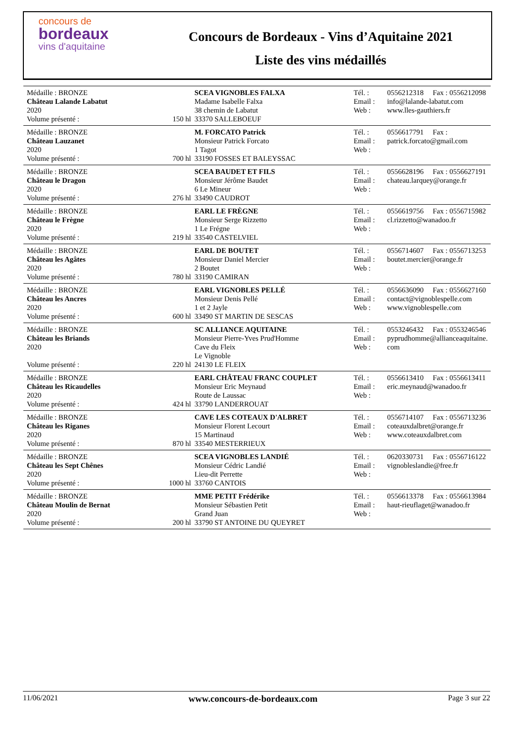concours de
bordeaux
vins d'aquitaine
Concours de Bordeaux - Vins d’Aquitaine 2021
Liste des vins médaillés
| Médaille : BRONZE Château Lalande Labatut 2020 | | SCEA VIGNOBLES FALXA Madame Isabelle Falxa 38 chemin de Labatut | Tél. : Email : Web : | 0556212318 Fax : 0556212098 info@lalande-labatut.com www.lles-gauthiers.fr |
| Volume présenté : | 150 hl | 33370 SALLEBOEUF | | |
| Médaille : BRONZE Château Lauzanet 2020 | | M. FORCATO Patrick Monsieur Patrick Forcato 1 Tagot | Tél. : Email : Web : | 0556617791 Fax : patrick.forcato@gmail.com |
| Volume présenté : | 700 hl | 33190 FOSSES ET BALEYSSAC | | |
| Médaille : BRONZE Château le Dragon 2020 | | SCEA BAUDET ET FILS Monsieur Jérôme Baudet 6 Le Mineur | Tél. : Email : Web : | 0556628196 Fax : 0556627191 chateau.larquey@orange.fr |
| Volume présenté : | 276 hl | 33490 CAUDROT | | |
| Médaille : BRONZE Château le Frègne 2020 | | EARL LE FRÈGNE Monsieur Serge Rizzetto 1 Le Frégne | Tél. : Email : Web : | 0556619756 Fax : 0556715982 cl.rizzetto@wanadoo.fr |
| Volume présenté : | 219 hl | 33540 CASTELVIEL | | |
| Médaille : BRONZE Château les Agâtes 2020 | | EARL DE BOUTET Monsieur Daniel Mercier 2 Boutet | Tél. : Email : Web : | 0556714607 Fax : 0556713253 boutet.mercier@orange.fr |
| Volume présenté : | 780 hl | 33190 CAMIRAN | | |
| Médaille : BRONZE Château les Ancres 2020 | | EARL VIGNOBLES PELLÉ Monsieur Denis Pellé 1 et 2 Jayle | Tél. : Email : Web : | 0556636090 Fax : 0556627160 contact@vignoblespelle.com www.vignoblespelle.com |
| Volume présenté : | 600 hl | 33490 ST MARTIN DE SESCAS | | |
| Médaille : BRONZE Château les Briands 2020 | | SC ALLIANCE AQUITAINE Monsieur Pierre-Yves Prud'Homme Cave du Fleix Le Vignoble | Tél. : Email : Web : | 0553246432 Fax : 0553246546 pyprudhomme@allianceaquitaine. com |
| Volume présenté : | 220 hl | 24130 LE FLEIX | | |
| Médaille : BRONZE Château les Ricaudelles 2020 | | EARL CHÂTEAU FRANC COUPLET Monsieur Eric Meynaud Route de Laussac | Tél. : Email : Web : | 0556613410 Fax : 0556613411 eric.meynaud@wanadoo.fr |
| Volume présenté : | 424 hl | 33790 LANDERROUAT | | |
| Médaille : BRONZE Château les Riganes 2020 | | CAVE LES COTEAUX D'ALBRET Monsieur Florent Lecourt 15 Martinaud | Tél. : Email : Web : | 0556714107 Fax : 0556713236 coteauxdalbret@orange.fr www.coteauxdalbret.com |
| Volume présenté : | 870 hl | 33540 MESTERRIEUX | | |
| Médaille : BRONZE Château les Sept Chênes 2020 | | SCEA VIGNOBLES LANDIÉ Monsieur Cédric Landié Lieu-dit Perrette | Tél. : Email : Web : | 0620330731 Fax : 0556716122 vignobleslandie@free.fr |
| Volume présenté : | 1000 hl | 33760 CANTOIS | | |
| Médaille : BRONZE Château Moulin de Bernat 2020 | | MME PETIT Frédérike Monsieur Sébastien Petit Grand Juan | Tél. : Email : Web : | 0556613378 Fax : 0556613984 haut-rieuflaget@wanadoo.fr |
| Volume présenté : | 200 hl | 33790 ST ANTOINE DU QUEYRET | | |
11/06/2021 www.concours-de-bordeaux.com Page 3 sur 22